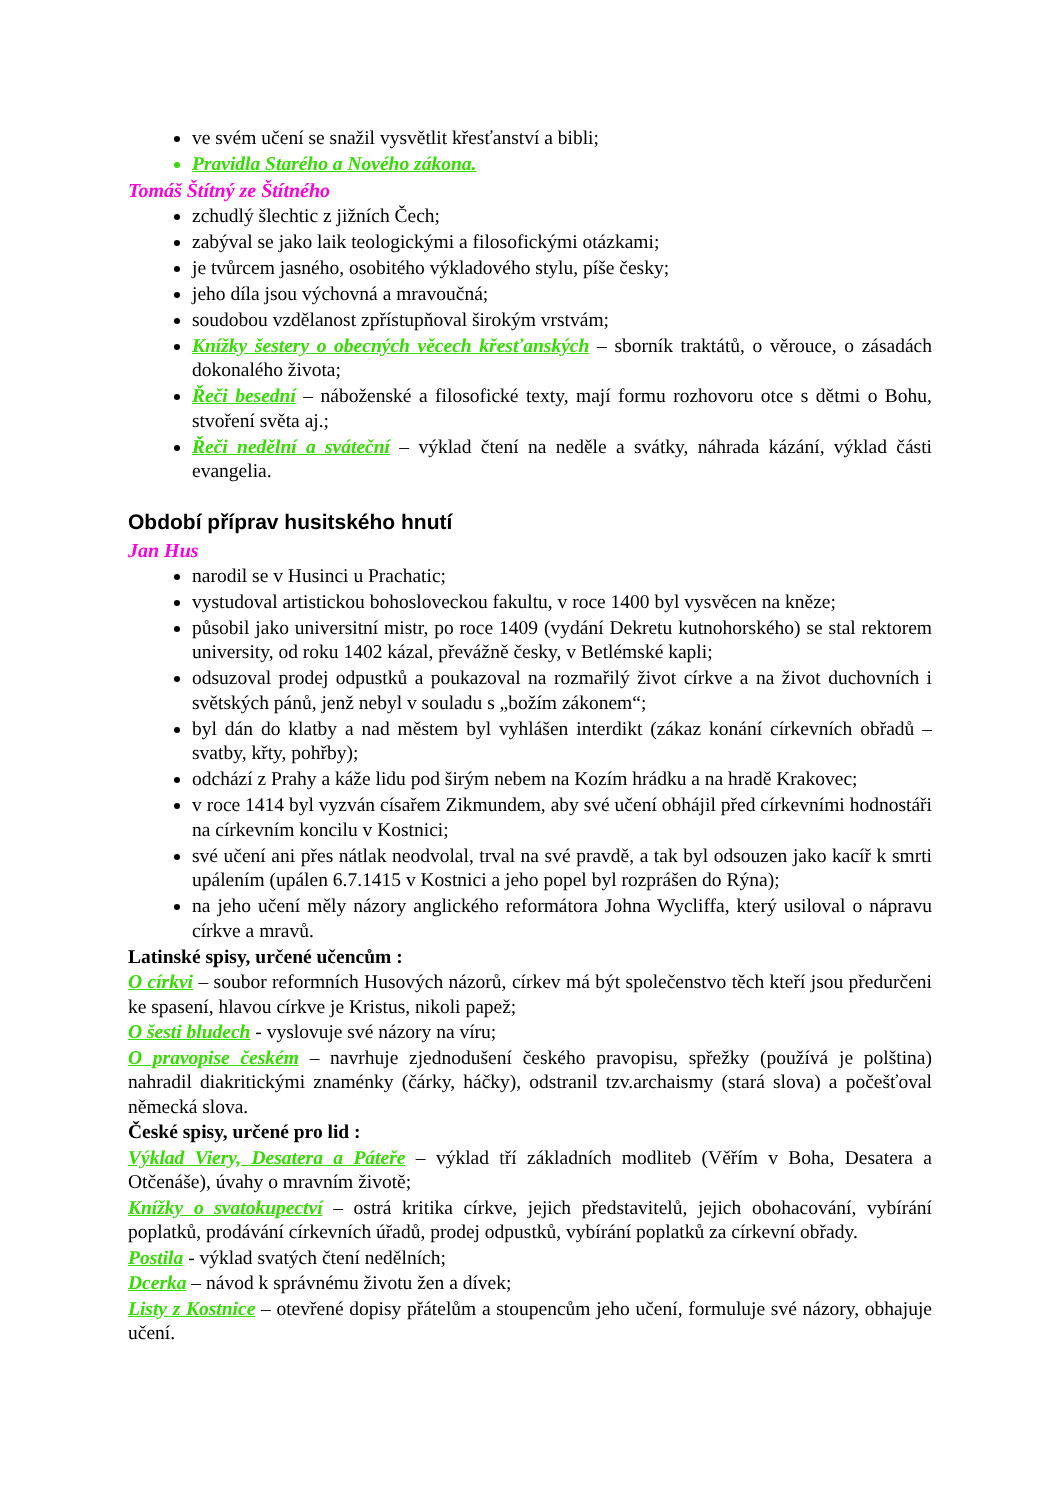ve svém učení se snažil vysvětlit křesťanství a bibli;
Pravidla Starého a Nového zákona.
Tomáš Štítný ze Štítného
zchudlý šlechtic z jižních Čech;
zabýval se jako laik teologickými a filosofickými otázkami;
je tvůrcem jasného, osobitého výkladového stylu, píše česky;
jeho díla jsou výchovná a mravoučná;
soudobou vzdělanost zpřístupňoval širokým vrstvám;
Knížky šestery o obecných věcech křesťanských – sborník traktátů, o věrouce, o zásadách dokonalého života;
Řeči besední – náboženské a filosofické texty, mají formu rozhovoru otce s dětmi o Bohu, stvoření světa aj.;
Řeči nedělní a sváteční – výklad čtení na neděle a svátky, náhrada kázání, výklad části evangelia.
Období příprav husitského hnutí
Jan Hus
narodil se v Husinci u Prachatic;
vystudoval artistickou bohosloveckou fakultu, v roce 1400 byl vysvěcen na kněze;
působil jako universitní mistr, po roce 1409 (vydání Dekretu kutnohorského) se stal rektorem university, od roku 1402 kázal, převážně česky, v Betlémské kapli;
odsuzoval prodej odpustků a poukazoval na rozmařilý život církve a na život duchovních i světských pánů, jenž nebyl v souladu s „božím zákonem“;
byl dán do klatby a nad městem byl vyhlášen interdikt (zákaz konání církevních obřadů – svatby, křty, pohřby);
odchází z Prahy a káže lidu pod širým nebem na Kozím hrádku a na hradě Krakovec;
v roce 1414 byl vyzván císařem Zikmundem, aby své učení obhájil před církevními hodnostáři na církevním koncilu v Kostnici;
své učení ani přes nátlak neodvolal, trval na své pravdě, a tak byl odsouzen jako kacíř k smrti upálením (upálen 6.7.1415 v Kostnici a jeho popel byl rozprášen do Rýna);
na jeho učení měly názory anglického reformátora Johna Wycliffa, který usiloval o nápravu církve a mravů.
Latinské spisy, určené učencům :
O církvi – soubor reformních Husových názorů, církev má být společenstvo těch kteří jsou předurčeni ke spasení, hlavou církve je Kristus, nikoli papež;
O šesti bludech - vyslovuje své názory na víru;
O pravopise českém – navrhuje zjednodušení českého pravopisu, spřežky (používá je polština) nahradil diakritickými znaménky (čárky, háčky), odstranil tzv.archaismy (stará slova) a počešťoval německá slova.
České spisy, určené pro lid :
Výklad Viery, Desatera a Páteře – výklad tří základních modliteb (Věřím v Boha, Desatera a Otčenáše), úvahy o mravním životě;
Knížky o svatokupectví – ostrá kritika církve, jejich představitelů, jejich obohacování, vybírání poplatků, prodávání církevních úřadů, prodej odpustků, vybírání poplatků za církevní obřady.
Postila - výklad svatých čtení nedělních;
Dcerka – návod k správnému životu žen a dívek;
Listy z Kostnice – otevřené dopisy přátelům a stoupencům jeho učení, formuluje své názory, obhajuje učení.